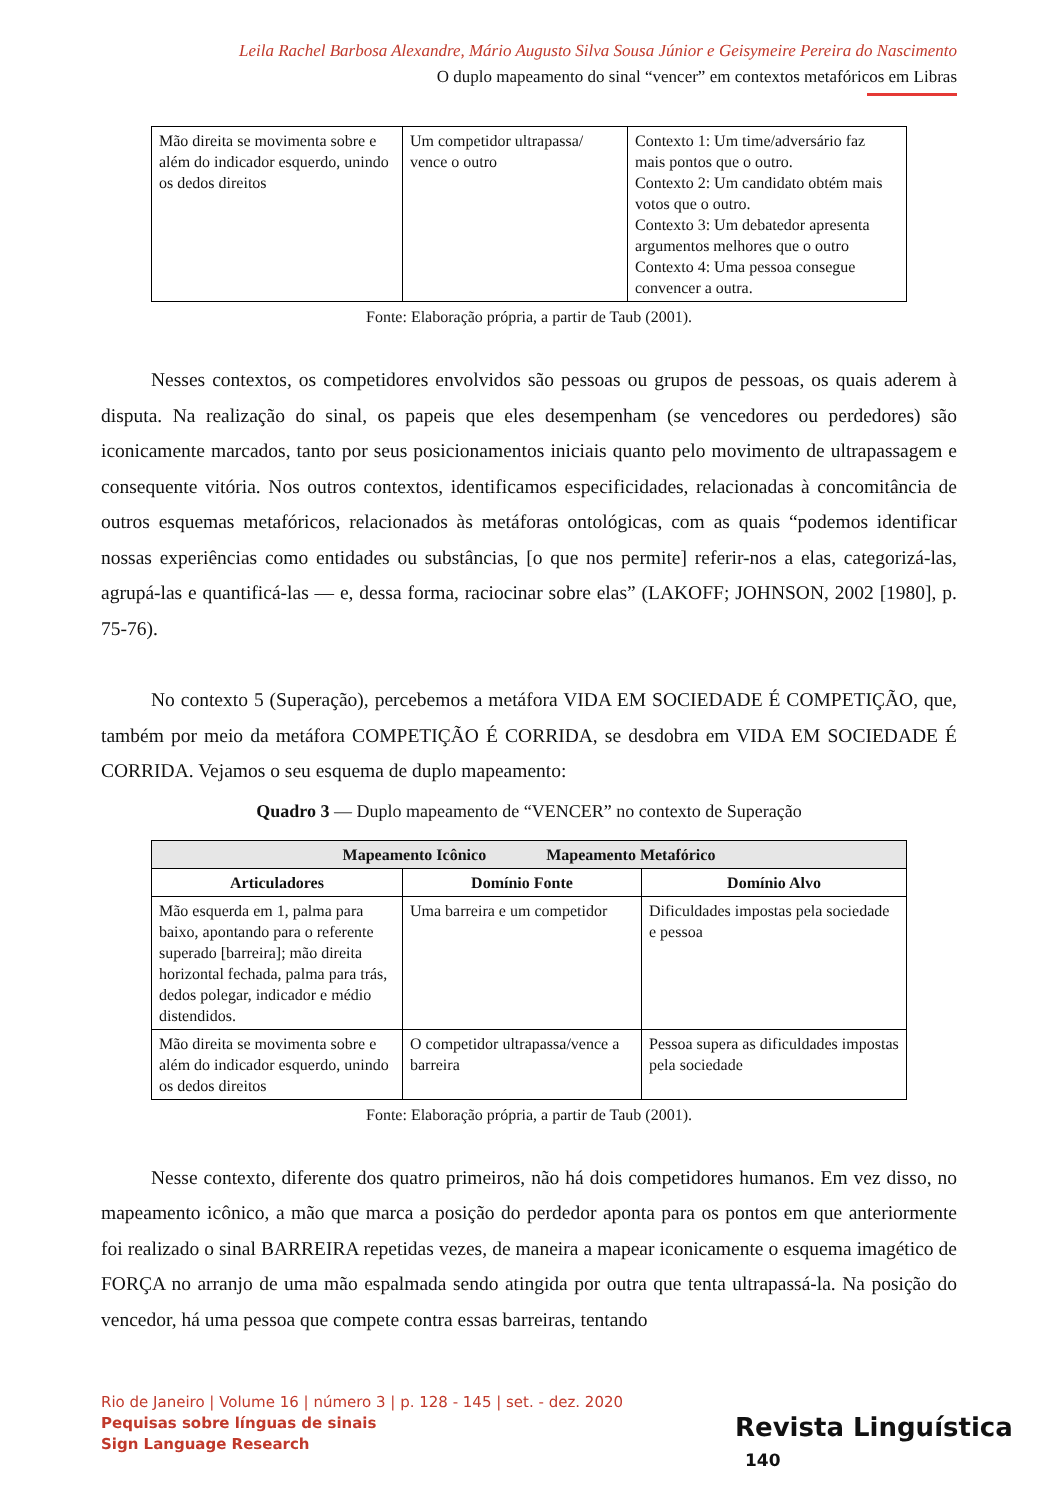Leila Rachel Barbosa Alexandre, Mário Augusto Silva Sousa Júnior e Geisymeire Pereira do Nascimento
O duplo mapeamento do sinal “vencer” em contextos metafóricos em Libras
| Mão direita se movimenta sobre e além do indicador esquerdo, unindo os dedos direitos | Um competidor ultrapassa/ vence o outro | Contexto 1: Um time/adversário faz mais pontos que o outro. Contexto 2: Um candidato obtém mais votos que o outro. Contexto 3: Um debatedor apresenta argumentos melhores que o outro Contexto 4: Uma pessoa consegue convencer a outra. |
Fonte: Elaboração própria, a partir de Taub (2001).
Nesses contextos, os competidores envolvidos são pessoas ou grupos de pessoas, os quais aderem à disputa. Na realização do sinal, os papeis que eles desempenham (se vencedores ou perdedores) são iconicamente marcados, tanto por seus posicionamentos iniciais quanto pelo movimento de ultrapassagem e consequente vitória. Nos outros contextos, identificamos especificidades, relacionadas à concomitância de outros esquemas metafóricos, relacionados às metáforas ontológicas, com as quais “podemos identificar nossas experiências como entidades ou substâncias, [o que nos permite] referir-nos a elas, categorizá-las, agrupá-las e quantificá-las — e, dessa forma, raciocinar sobre elas” (LAKOFF; JOHNSON, 2002 [1980], p. 75-76).
No contexto 5 (Superação), percebemos a metáfora VIDA EM SOCIEDADE É COMPETIÇÃO, que, também por meio da metáfora COMPETIÇÃO É CORRIDA, se desdobra em VIDA EM SOCIEDADE É CORRIDA. Vejamos o seu esquema de duplo mapeamento:
Quadro 3 — Duplo mapeamento de “VENCER” no contexto de Superação
| Mapeamento Icônico Mapeamento Metafórico | | |
| --- | --- | --- |
| Articuladores | Domínio Fonte | Domínio Alvo |
| Mão esquerda em 1, palma para baixo, apontando para o referente superado [barreira]; mão direita horizontal fechada, palma para trás, dedos polegar, indicador e médio distendidos. | Uma barreira e um competidor | Dificuldades impostas pela sociedade e pessoa |
| Mão direita se movimenta sobre e além do indicador esquerdo, unindo os dedos direitos | O competidor ultrapassa/vence a barreira | Pessoa supera as dificuldades impostas pela sociedade |
Fonte: Elaboração própria, a partir de Taub (2001).
Nesse contexto, diferente dos quatro primeiros, não há dois competidores humanos. Em vez disso, no mapeamento icônico, a mão que marca a posição do perdedor aponta para os pontos em que anteriormente foi realizado o sinal BARREIRA repetidas vezes, de maneira a mapear iconicamente o esquema imagético de FORÇA no arranjo de uma mão espalmada sendo atingida por outra que tenta ultrapassá-la. Na posição do vencedor, há uma pessoa que compete contra essas barreiras, tentando
Rio de Janeiro | Volume 16 | número 3 | p. 128 - 145 | set. - dez. 2020
Pequisas sobre línguas de sinais
Sign Language Research
Revista Linguística 140